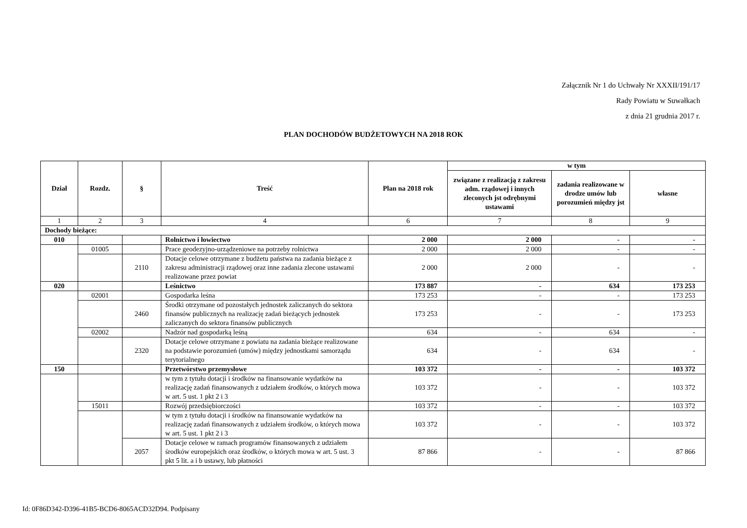Załącznik Nr 1 do Uchwały Nr XXXII/191/17
Rady Powiatu w Suwałkach
z dnia 21 grudnia 2017 r.
PLAN DOCHODÓW BUDŻETOWYCH NA 2018 ROK
| Dział | Rozdz. | § | Treść | Plan na 2018 rok | w tym | | |
| --- | --- | --- | --- | --- | --- | --- | --- |
| | | | | | związane z realizacją z zakresu adm. rządowej i innych zleconych jst odrębnymi ustawami | zadania realizowane w drodze umów lub porozumień między jst | własne |
| 1 | 2 | 3 | 4 | 6 | 7 | 8 | 9 |
| Dochody bieżące: | | | | | | | |
| 010 | | | Rolnictwo i łowiectwo | 2 000 | 2 000 | - | - |
| | 01005 | | Prace geodezyjno-urządzeniowe na potrzeby rolnictwa | 2 000 | 2 000 | - | - |
| | | 2110 | Dotacje celowe otrzymane z budżetu państwa na zadania bieżące z zakresu administracji rządowej oraz inne zadania zlecone ustawami realizowane przez powiat | 2 000 | 2 000 | - | - |
| 020 | | | Leśnictwo | 173 887 | - | 634 | 173 253 |
| | 02001 | | Gospodarka leśna | 173 253 | - | - | 173 253 |
| | | 2460 | Środki otrzymane od pozostałych jednostek zaliczanych do sektora finansów publicznych na realizację zadań bieżących jednostek zaliczanych do sektora finansów publicznych | 173 253 | - | - | 173 253 |
| | 02002 | | Nadzór nad gospodarką leśną | 634 | - | 634 | - |
| | | 2320 | Dotacje celowe otrzymane z powiatu na zadania bieżące realizowane na podstawie porozumień (umów) między jednostkami samorządu terytorialnego | 634 | - | 634 | - |
| 150 | | | Przetwórstwo przemysłowe | 103 372 | - | - | 103 372 |
| | | | w tym z tytułu dotacji i środków na finansowanie wydatków na realizację zadań finansowanych z udziałem środków, o których mowa w art. 5 ust. 1 pkt 2 i 3 | 103 372 | - | - | 103 372 |
| | 15011 | | Rozwój przedsiębiorczości | 103 372 | - | - | 103 372 |
| | | | w tym z tytułu dotacji i środków na finansowanie wydatków na realizację zadań finansowanych z udziałem środków, o których mowa w art. 5 ust. 1 pkt 2 i 3 | 103 372 | - | - | 103 372 |
| | | 2057 | Dotacje celowe w ramach programów finansowanych z udziałem środków europejskich oraz środków, o których mowa w art. 5 ust. 3 pkt 5 lit. a i b ustawy, lub płatności | 87 866 | - | - | 87 866 |
Id: 0F86D342-D396-41B5-BCD6-8065ACD32D94. Podpisany